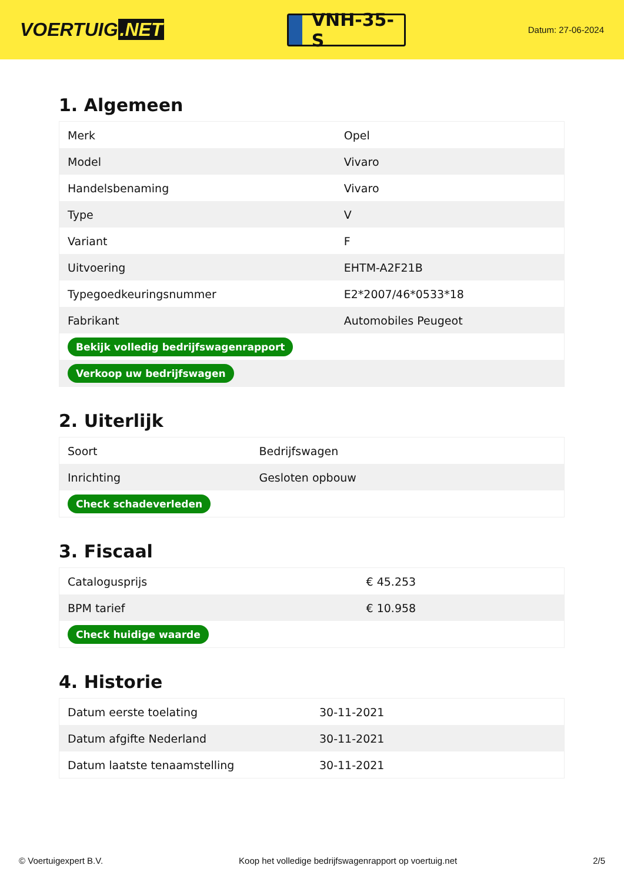VOERTUIG.NET
VNH-35-S
Datum: 27-06-2024
1. Algemeen
| Merk | Opel |
| Model | Vivaro |
| Handelsbenaming | Vivaro |
| Type | V |
| Variant | F |
| Uitvoering | EHTM-A2F21B |
| Typegoedkeuringsnummer | E2*2007/46*0533*18 |
| Fabrikant | Automobiles Peugeot |
| Bekijk volledig bedrijfswagenrapport | |
| Verkoop uw bedrijfswagen | |
2. Uiterlijk
| Soort | Bedrijfswagen |
| Inrichting | Gesloten opbouw |
| Check schadeverleden | |
3. Fiscaal
| Catalogusprijs | € 45.253 |
| BPM tarief | € 10.958 |
| Check huidige waarde | |
4. Historie
| Datum eerste toelating | 30-11-2021 |
| Datum afgifte Nederland | 30-11-2021 |
| Datum laatste tenaamstelling | 30-11-2021 |
© Voertuigexpert B.V. Koop het volledige bedrijfswagenrapport op voertuig.net 2/5